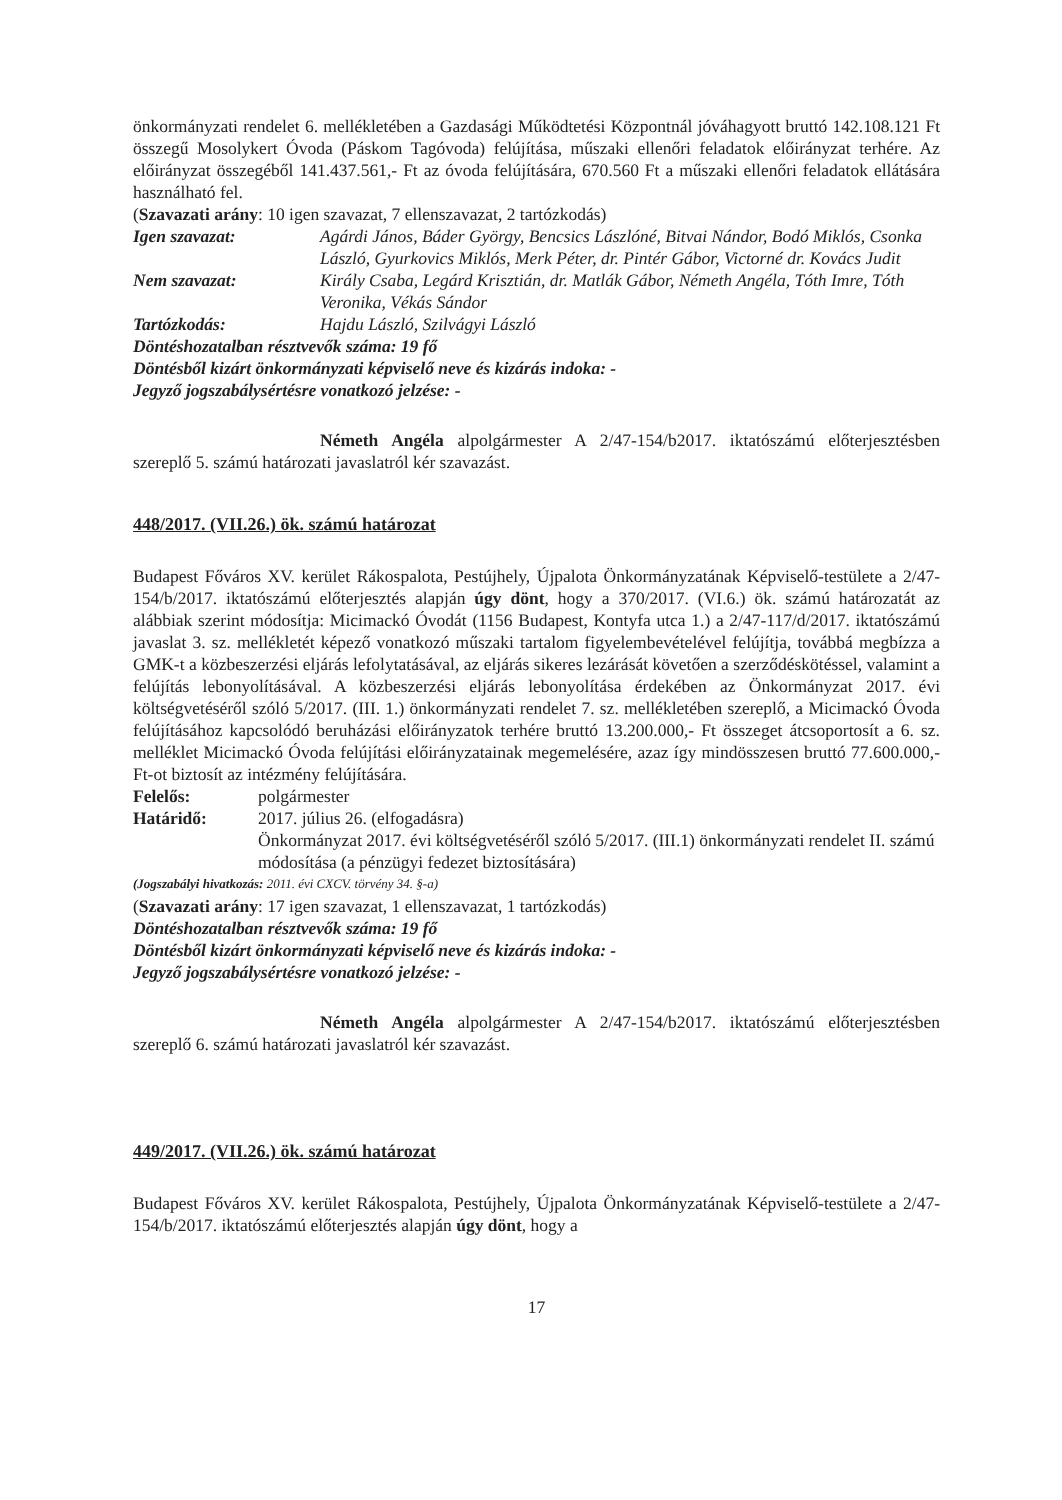önkormányzati rendelet 6. mellékletében a Gazdasági Működtetési Központnál jóváhagyott bruttó 142.108.121 Ft összegű Mosolykert Óvoda (Páskom Tagóvoda) felújítása, műszaki ellenőri feladatok előirányzat terhére. Az előirányzat összegéből 141.437.561,- Ft az óvoda felújítására, 670.560 Ft a műszaki ellenőri feladatok ellátására használható fel.
(Szavazati arány: 10 igen szavazat, 7 ellenszavazat, 2 tartózkodás)
Igen szavazat: Agárdi János, Báder György, Bencsics Lászlóné, Bitvai Nándor, Bodó Miklós, Csonka László, Gyurkovics Miklós, Merk Péter, dr. Pintér Gábor, Victorné dr. Kovács Judit
Nem szavazat: Király Csaba, Legárd Krisztián, dr. Matlák Gábor, Németh Angéla, Tóth Imre, Tóth Veronika, Vékás Sándor
Tartózkodás: Hajdu László, Szilvágyi László
Döntéshozatalban résztvevők száma: 19 fő
Döntésből kizárt önkormányzati képviselő neve és kizárás indoka: -
Jegyző jogszabálysértésre vonatkozó jelzése: -
Németh Angéla alpolgármester A 2/47-154/b2017. iktatószámú előterjesztésben szereplő 5. számú határozati javaslatról kér szavazást.
448/2017. (VII.26.) ök. számú határozat
Budapest Főváros XV. kerület Rákospalota, Pestújhely, Újpalota Önkormányzatának Képviselő-testülete a 2/47-154/b/2017. iktatószámú előterjesztés alapján úgy dönt, hogy a 370/2017. (VI.6.) ök. számú határozatát az alábbiak szerint módosítja: Micimackó Óvodát (1156 Budapest, Kontyfa utca 1.) a 2/47-117/d/2017. iktatószámú javaslat 3. sz. mellékletét képező vonatkozó műszaki tartalom figyelembevételével felújítja, továbbá megbízza a GMK-t a közbeszerzési eljárás lefolytatásával, az eljárás sikeres lezárását követően a szerződéskötéssel, valamint a felújítás lebonyolításával. A közbeszerzési eljárás lebonyolítása érdekében az Önkormányzat 2017. évi költségvetéséről szóló 5/2017. (III. 1.) önkormányzati rendelet 7. sz. mellékletében szereplő, a Micimackó Óvoda felújításához kapcsolódó beruházási előirányzatok terhére bruttó 13.200.000,- Ft összeget átcsoportosít a 6. sz. melléklet Micimackó Óvoda felújítási előirányzatainak megemelésére, azaz így mindösszesen bruttó 77.600.000,- Ft-ot biztosít az intézmény felújítására.
Felelős: polgármester
Határidő: 2017. július 26. (elfogadásra)
Önkormányzat 2017. évi költségvetéséről szóló 5/2017. (III.1) önkormányzati rendelet II. számú módosítása (a pénzügyi fedezet biztosítására)
(Jogszabályi hivatkozás: 2011. évi CXCV. törvény 34. §-a)
(Szavazati arány: 17 igen szavazat, 1 ellenszavazat, 1 tartózkodás)
Döntéshozatalban résztvevők száma: 19 fő
Döntésből kizárt önkormányzati képviselő neve és kizárás indoka: -
Jegyző jogszabálysértésre vonatkozó jelzése: -
Németh Angéla alpolgármester A 2/47-154/b2017. iktatószámú előterjesztésben szereplő 6. számú határozati javaslatról kér szavazást.
449/2017. (VII.26.) ök. számú határozat
Budapest Főváros XV. kerület Rákospalota, Pestújhely, Újpalota Önkormányzatának Képviselő-testülete a 2/47-154/b/2017. iktatószámú előterjesztés alapján úgy dönt, hogy a
17